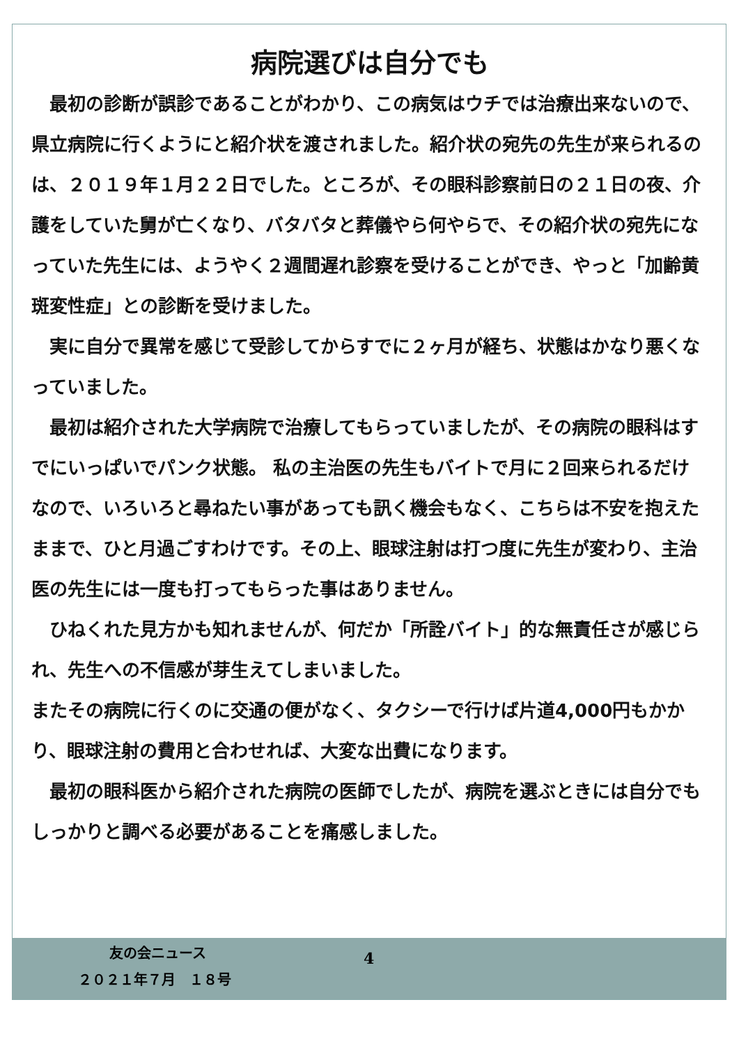病院選びは自分でも
　最初の診断が誤診であることがわかり、この病気はウチでは治療出来ないので、県立病院に行くようにと紹介状を渡されました。紹介状の宛先の先生が来られるのは、２０１９年１月２２日でした。ところが、その眼科診察前日の２１日の夜、介護をしていた舅が亡くなり、バタバタと葬儀やら何やらで、その紹介状の宛先になっていた先生には、ようやく２週間遅れ診察を受けることができ、やっと「加齢黄斑変性症」との診断を受けました。
　実に自分で異常を感じて受診してからすでに２ヶ月が経ち、状態はかなり悪くなっていました。
　最初は紹介された大学病院で治療してもらっていましたが、その病院の眼科はすでにいっぱいでパンク状態。 私の主治医の先生もバイトで月に２回来られるだけなので、いろいろと尋ねたい事があっても訊く機会もなく、こちらは不安を抱えたままで、ひと月過ごすわけです。その上、眼球注射は打つ度に先生が変わり、主治医の先生には一度も打ってもらった事はありません。
　ひねくれた見方かも知れませんが、何だか「所詮バイト」的な無責任さが感じられ、先生への不信感が芽生えてしまいました。
またその病院に行くのに交通の便がなく、タクシーで行けば片道4,000円もかかり、眼球注射の費用と合わせれば、大変な出費になります。
　最初の眼科医から紹介された病院の医師でしたが、病院を選ぶときには自分でもしっかりと調べる必要があることを痛感しました。
友の会ニュース 4
２０２１年７月　１８号